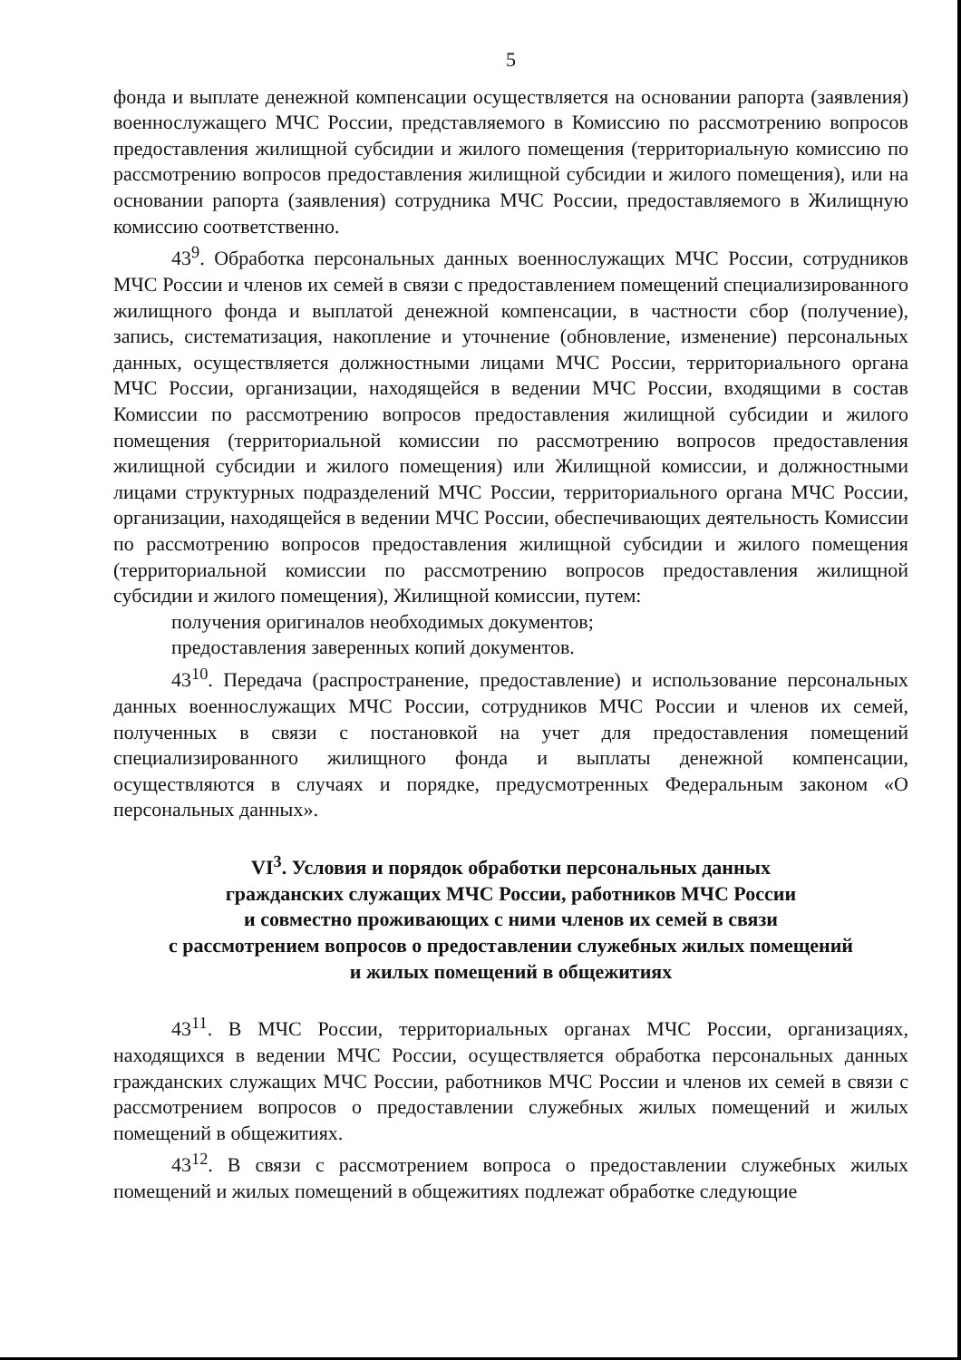5
фонда и выплате денежной компенсации осуществляется на основании рапорта (заявления) военнослужащего МЧС России, представляемого в Комиссию по рассмотрению вопросов предоставления жилищной субсидии и жилого помещения (территориальную комиссию по рассмотрению вопросов предоставления жилищной субсидии и жилого помещения), или на основании рапорта (заявления) сотрудника МЧС России, предоставляемого в Жилищную комиссию соответственно.
43<sup>9</sup>. Обработка персональных данных военнослужащих МЧС России, сотрудников МЧС России и членов их семей в связи с предоставлением помещений специализированного жилищного фонда и выплатой денежной компенсации, в частности сбор (получение), запись, систематизация, накопление и уточнение (обновление, изменение) персональных данных, осуществляется должностными лицами МЧС России, территориального органа МЧС России, организации, находящейся в ведении МЧС России, входящими в состав Комиссии по рассмотрению вопросов предоставления жилищной субсидии и жилого помещения (территориальной комиссии по рассмотрению вопросов предоставления жилищной субсидии и жилого помещения) или Жилищной комиссии, и должностными лицами структурных подразделений МЧС России, территориального органа МЧС России, организации, находящейся в ведении МЧС России, обеспечивающих деятельность Комиссии по рассмотрению вопросов предоставления жилищной субсидии и жилого помещения (территориальной комиссии по рассмотрению вопросов предоставления жилищной субсидии и жилого помещения), Жилищной комиссии, путем:
получения оригиналов необходимых документов;
предоставления заверенных копий документов.
43<sup>10</sup>. Передача (распространение, предоставление) и использование персональных данных военнослужащих МЧС России, сотрудников МЧС России и членов их семей, полученных в связи с постановкой на учет для предоставления помещений специализированного жилищного фонда и выплаты денежной компенсации, осуществляются в случаях и порядке, предусмотренных Федеральным законом «О персональных данных».
VI<sup>3</sup>. Условия и порядок обработки персональных данных
гражданских служащих МЧС России, работников МЧС России
и совместно проживающих с ними членов их семей в связи
с рассмотрением вопросов о предоставлении служебных жилых помещений
и жилых помещений в общежитиях
43<sup>11</sup>. В МЧС России, территориальных органах МЧС России, организациях, находящихся в ведении МЧС России, осуществляется обработка персональных данных гражданских служащих МЧС России, работников МЧС России и членов их семей в связи с рассмотрением вопросов о предоставлении служебных жилых помещений и жилых помещений в общежитиях.
43<sup>12</sup>. В связи с рассмотрением вопроса о предоставлении служебных жилых помещений и жилых помещений в общежитиях подлежат обработке следующие